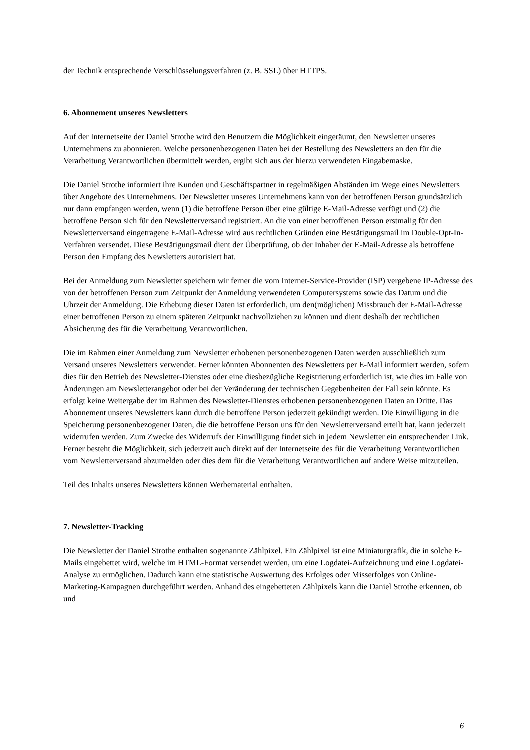der Technik entsprechende Verschlüsselungsverfahren (z. B. SSL) über HTTPS.
6. Abonnement unseres Newsletters
Auf der Internetseite der Daniel Strothe wird den Benutzern die Möglichkeit eingeräumt, den Newsletter unseres Unternehmens zu abonnieren. Welche personenbezogenen Daten bei der Bestellung des Newsletters an den für die Verarbeitung Verantwortlichen übermittelt werden, ergibt sich aus der hierzu verwendeten Eingabemaske.
Die Daniel Strothe informiert ihre Kunden und Geschäftspartner in regelmäßigen Abständen im Wege eines Newsletters über Angebote des Unternehmens. Der Newsletter unseres Unternehmens kann von der betroffenen Person grundsätzlich nur dann empfangen werden, wenn (1) die betroffene Person über eine gültige E-Mail-Adresse verfügt und (2) die betroffene Person sich für den Newsletterversand registriert. An die von einer betroffenen Person erstmalig für den Newsletterversand eingetragene E-Mail-Adresse wird aus rechtlichen Gründen eine Bestätigungsmail im Double-Opt-In-Verfahren versendet. Diese Bestätigungsmail dient der Überprüfung, ob der Inhaber der E-Mail-Adresse als betroffene Person den Empfang des Newsletters autorisiert hat.
Bei der Anmeldung zum Newsletter speichern wir ferner die vom Internet-Service-Provider (ISP) vergebene IP-Adresse des von der betroffenen Person zum Zeitpunkt der Anmeldung verwendeten Computersystems sowie das Datum und die Uhrzeit der Anmeldung. Die Erhebung dieser Daten ist erforderlich, um den(möglichen) Missbrauch der E-Mail-Adresse einer betroffenen Person zu einem späteren Zeitpunkt nachvollziehen zu können und dient deshalb der rechtlichen Absicherung des für die Verarbeitung Verantwortlichen.
Die im Rahmen einer Anmeldung zum Newsletter erhobenen personenbezogenen Daten werden ausschließlich zum Versand unseres Newsletters verwendet. Ferner könnten Abonnenten des Newsletters per E-Mail informiert werden, sofern dies für den Betrieb des Newsletter-Dienstes oder eine diesbezügliche Registrierung erforderlich ist, wie dies im Falle von Änderungen am Newsletterangebot oder bei der Veränderung der technischen Gegebenheiten der Fall sein könnte. Es erfolgt keine Weitergabe der im Rahmen des Newsletter-Dienstes erhobenen personenbezogenen Daten an Dritte. Das Abonnement unseres Newsletters kann durch die betroffene Person jederzeit gekündigt werden. Die Einwilligung in die Speicherung personenbezogener Daten, die die betroffene Person uns für den Newsletterversand erteilt hat, kann jederzeit widerrufen werden. Zum Zwecke des Widerrufs der Einwilligung findet sich in jedem Newsletter ein entsprechender Link. Ferner besteht die Möglichkeit, sich jederzeit auch direkt auf der Internetseite des für die Verarbeitung Verantwortlichen vom Newsletterversand abzumelden oder dies dem für die Verarbeitung Verantwortlichen auf andere Weise mitzuteilen.
Teil des Inhalts unseres Newsletters können Werbematerial enthalten.
7. Newsletter-Tracking
Die Newsletter der Daniel Strothe enthalten sogenannte Zählpixel. Ein Zählpixel ist eine Miniaturgrafik, die in solche E-Mails eingebettet wird, welche im HTML-Format versendet werden, um eine Logdatei-Aufzeichnung und eine Logdatei-Analyse zu ermöglichen. Dadurch kann eine statistische Auswertung des Erfolges oder Misserfolges von Online-Marketing-Kampagnen durchgeführt werden. Anhand des eingebetteten Zählpixels kann die Daniel Strothe erkennen, ob und
6